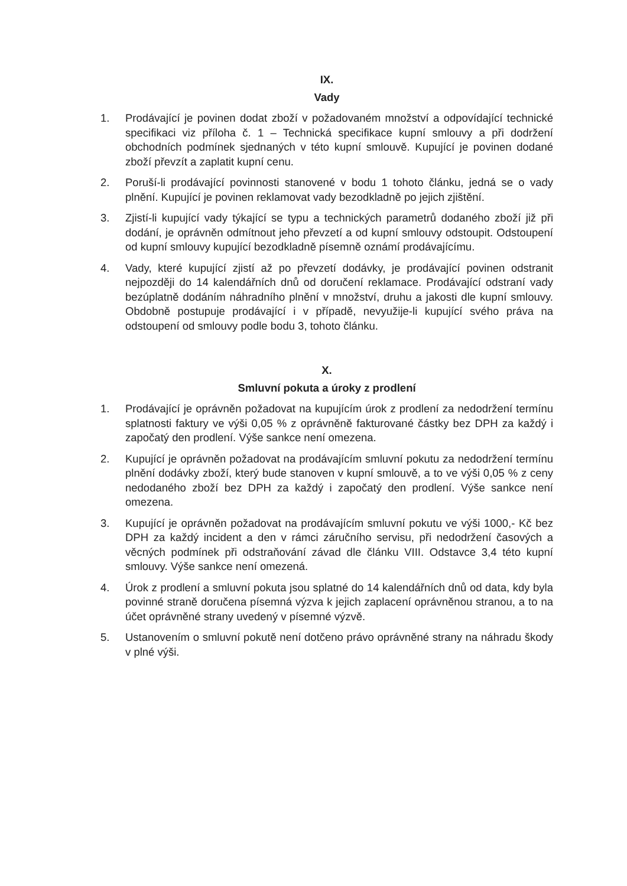IX.
Vady
1. Prodávající je povinen dodat zboží v požadovaném množství a odpovídající technické specifikaci viz příloha č. 1 – Technická specifikace kupní smlouvy a při dodržení obchodních podmínek sjednaných v této kupní smlouvě. Kupující je povinen dodané zboží převzít a zaplatit kupní cenu.
2. Poruší-li prodávající povinnosti stanovené v bodu 1 tohoto článku, jedná se o vady plnění. Kupující je povinen reklamovat vady bezodkladně po jejich zjištění.
3. Zjistí-li kupující vady týkající se typu a technických parametrů dodaného zboží již při dodání, je oprávněn odmítnout jeho převzetí a od kupní smlouvy odstoupit. Odstoupení od kupní smlouvy kupující bezodkladně písemně oznámí prodávajícímu.
4. Vady, které kupující zjistí až po převzetí dodávky, je prodávající povinen odstranit nejpozději do 14 kalendářních dnů od doručení reklamace. Prodávající odstraní vady bezúplatně dodáním náhradního plnění v množství, druhu a jakosti dle kupní smlouvy. Obdobně postupuje prodávající i v případě, nevyužije-li kupující svého práva na odstoupení od smlouvy podle bodu 3, tohoto článku.
X.
Smluvní pokuta a úroky z prodlení
1. Prodávající je oprávněn požadovat na kupujícím úrok z prodlení za nedodržení termínu splatnosti faktury ve výši 0,05 % z oprávněně fakturované částky bez DPH za každý i započatý den prodlení. Výše sankce není omezena.
2. Kupující je oprávněn požadovat na prodávajícím smluvní pokutu za nedodržení termínu plnění dodávky zboží, který bude stanoven v kupní smlouvě, a to ve výši 0,05 % z ceny nedodaného zboží bez DPH za každý i započatý den prodlení. Výše sankce není omezena.
3. Kupující je oprávněn požadovat na prodávajícím smluvní pokutu ve výši 1000,- Kč bez DPH za každý incident a den v rámci záručního servisu, při nedodržení časových a věcných podmínek při odstraňování závad dle článku VIII. Odstavce 3,4 této kupní smlouvy. Výše sankce není omezená.
4. Úrok z prodlení a smluvní pokuta jsou splatné do 14 kalendářních dnů od data, kdy byla povinné straně doručena písemná výzva k jejich zaplacení oprávněnou stranou, a to na účet oprávněné strany uvedený v písemné výzvě.
5. Ustanovením o smluvní pokutě není dotčeno právo oprávněné strany na náhradu škody v plné výši.